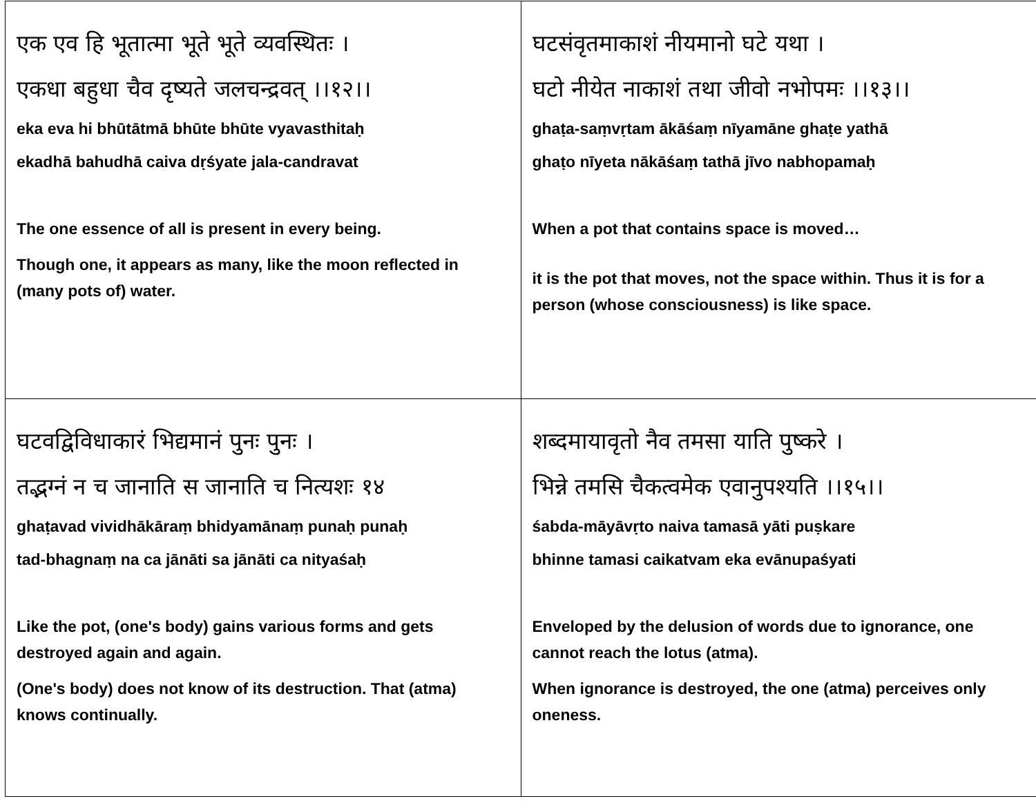| एक एव हि भूतात्मा भूते भूते व्यवस्थितः । एकधा बहुधा चैव दृष्यते जलचन्द्रवत् ।।१२।। eka eva hi bhūtātmā bhūte bhūte vyavasthitaḥ ekadhā bahudhā caiva dṛśyate jala-candravat The one essence of all is present in every being. Though one, it appears as many, like the moon reflected in (many pots of) water. | घटसंवृतमाकाशं नीयमानो घटे यथा । घटो नीयेत नाकाशं तथा जीवो नभोपमः ।।१३।। ghaṭa-saṃvṛtam ākāśaṃ nīyamāne ghaṭe yathā ghaṭo nīyeta nākāśaṃ tathā jīvo nabhopamaḥ When a pot that contains space is moved… it is the pot that moves, not the space within. Thus it is for a person (whose consciousness) is like space. |
| घटवद्विविधाकारं भिद्यमानं पुनः पुनः । तद्भग्नं न च जानाति स जानाति च नित्यशः १४ ghaṭavad vividhākāraṃ bhidyamānaṃ punaḥ punaḥ tad-bhagnaṃ na ca jānāti sa jānāti ca nityaśaḥ Like the pot, (one's body) gains various forms and gets destroyed again and again. (One's body) does not know of its destruction. That (atma) knows continually. | शब्दमायावृतो नैव तमसा याति पुष्करे । भिन्ने तमसि चैकत्वमेक एवानुपश्यति ।।१५।। śabda-māyāvṛto naiva tamasā yāti puṣkare bhinne tamasi caikatvam eka evānupaśyati Enveloped by the delusion of words due to ignorance, one cannot reach the lotus (atma). When ignorance is destroyed, the one (atma) perceives only oneness. |